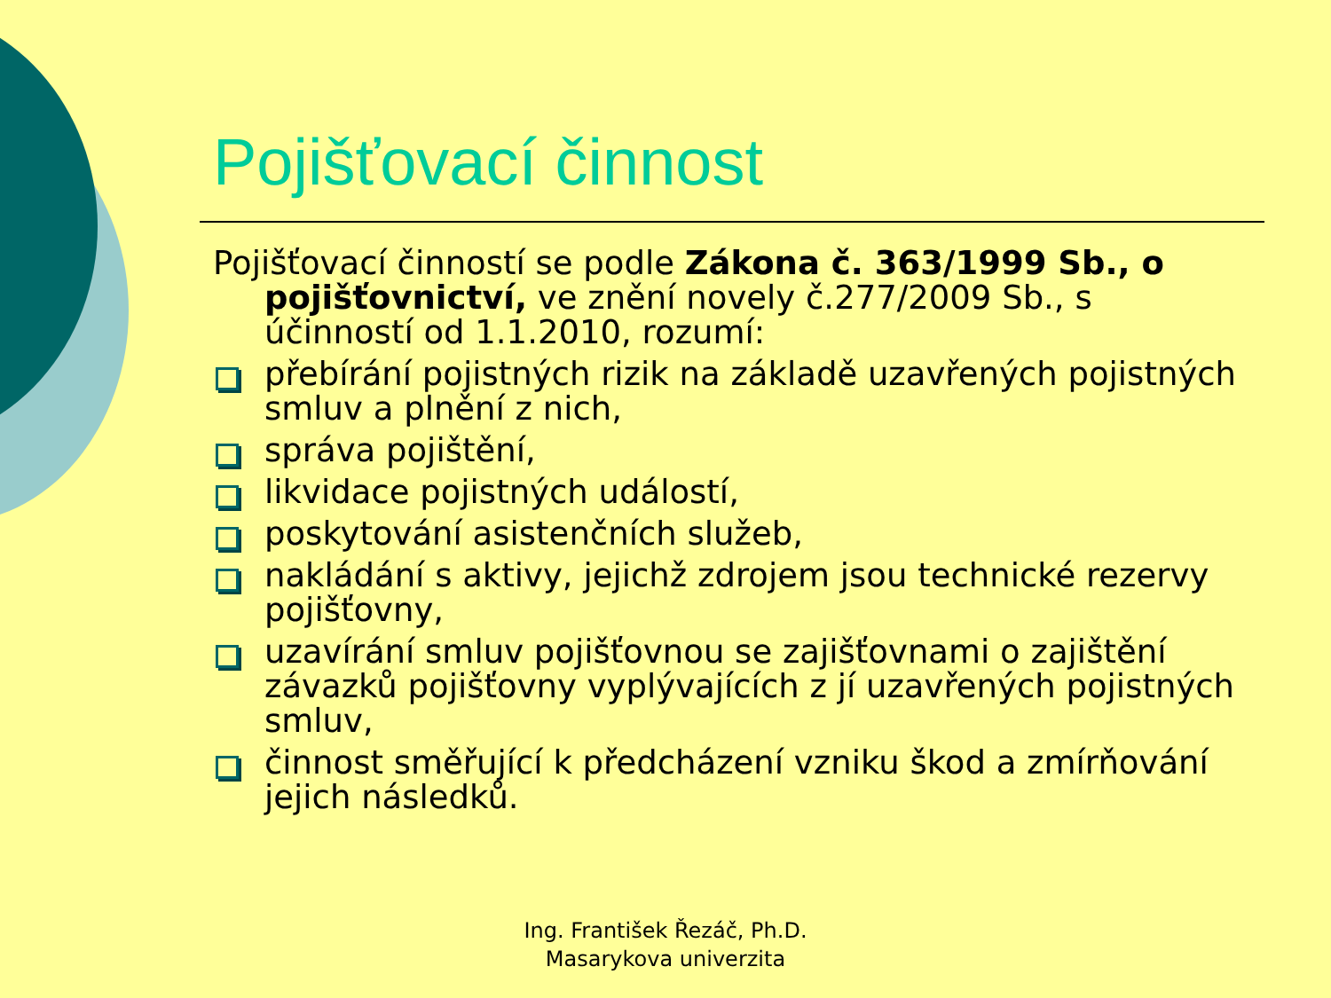Pojišťovací činnost
Pojišťovací činností se podle Zákona č. 363/1999 Sb., o pojišťovnictví, ve znění novely č.277/2009 Sb., s účinností od 1.1.2010, rozumí:
přebírání pojistných rizik na základě uzavřených pojistných smluv a plnění z nich,
správa pojištění,
likvidace pojistných událostí,
poskytování asistenčních služeb,
nakládání s aktivy, jejichž zdrojem jsou technické rezervy pojišťovny,
uzavírání smluv pojišťovnou se zajišťovnami o zajištění závazků pojišťovny vyplývajících z jí uzavřených pojistných smluv,
činnost směřující k předcházení vzniku škod a zmírňování jejich následků.
Ing. František Řezáč, Ph.D.
Masarykova univerzita